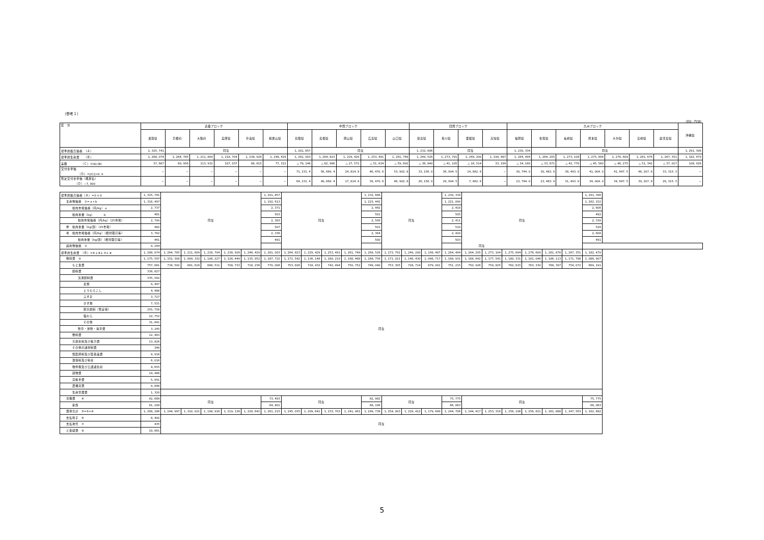（参考１）
（単位：円/頭）
| 区 分 | 近畿ブロック | | | | | | 中国ブロック | | | | | 四国ブロック | | | | 九州ブロック | | | | | | | 沖縄県 |
| | 滋賀県 | 京都府 | 大阪府 | 兵庫県 | 奈良県 | 和歌山県 | 鳥取県 | 島根県 | 岡山県 | 広島県 | 山口県 | 徳島県 | 香川県 | 愛媛県 | 高知県 | 福岡県 | 佐賀県 | 長崎県 | 熊本県 | 大分県 | 宮崎県 | 鹿児島県 | |
| 標準的販売価格 （Ａ） | 1, 325, 741 | 同左 | | | | | 1, 201, 857 | 同左 | | | | 1, 232, 686 | 同左 | | | 1, 230, 334 | 同左 | | | | | | 1, 291, 396 |
| 標準的生産費 （Ｂ） | 1, 288, 074 | 1, 264, 785 | 1, 211, 809 | 1, 218, 704 | 1, 238, 926 | 1, 248, 429 | 1, 281, 003 | 1, 264, 823 | 1, 229, 429 | 1, 253, 491 | 1, 261, 749 | 1, 269, 526 | 1, 273, 791 | 1, 249, 200 | 1, 199, 487 | 1, 264, 494 | 1, 264, 205 | 1, 273, 104 | 1, 275, 894 | 1, 276, 609 | 1, 281, 676 | 1, 267, 351 | 1, 182, 470 |
| 差額 （Ｃ）=(A)-(B) | 37, 667 | 60, 956 | 113, 932 | 107, 037 | 86, 815 | 77, 312 | △ 79, 146 | △ 62, 966 | △ 27, 572 | △ 51, 634 | △ 59, 892 | △ 36, 840 | △ 41, 105 | △ 16, 514 | 33, 199 | △ 34, 160 | △ 33, 871 | △ 42, 770 | △ 45, 560 | △ 46, 275 | △ 51, 342 | △ 37, 017 | 108, 926 |
| 交付金単価 （Ｄ）=/(C)/×0. 9 | − | − | − | − | − | − | 71, 231. 4 | 56, 669. 4 | 24, 814. 8 | 46, 470. 6 | 53, 902. 8 | 33, 156. 0 | 36, 994. 5 | 14, 862. 6 | − | 30, 744. 0 | 30, 483. 9 | 38, 493. 0 | 41, 004. 0 | 41, 647. 5 | 46, 207. 8 | 33, 315. 3 | − |
| 暫定交付金単価（概算払） （Ｄ）−7, 000 | − | − | − | − | − | − | 64, 231. 4 | 49, 669. 4 | 17, 814. 8 | 39, 470. 6 | 46, 902. 8 | 26, 156. 0 | 29, 994. 5 | 7, 862. 6 | − | 23, 744. 0 | 23, 483. 9 | 31, 493. 0 | 34, 004. 0 | 34, 647. 5 | 39, 207. 8 | 26, 315. 3 | − |
| 標準的販売価格（Ａ）=①＋② | 1, 325, 741 | 同左 | | | | | 1, 201, 857 | 同左 | | | | 1, 232, 686 | 同左 | | | 1, 230, 334 | 同左 | | | | | | 1, 291, 396 |
| 主産物価格 ①=ａ×ｂ | 1, 316, 497 | | | | | | 1, 192, 613 | | | | | 1, 223, 442 | | | | 1, 221, 090 | | | | | | | 1, 282, 152 |
| 枝肉市場価格（円/kg）ａ | 2, 737 | | | | | | 2, 371 | | | | | 2, 442 | | | | 2, 418 | | | | | | | 2, 606 |
| 枝肉重量（kg） ｂ | 481 | | | | | | 503 | | | | | 501 | | | | 505 | | | | | | | 492 |
| 枝肉市場価格（円/kg）（25市場） | 2, 700 | | | | | | 2, 383 | | | | | 2, 506 | | | | 2, 411 | | | | | | | 2, 330 |
| 参 枝肉重量（kg/頭）（25市場） | 482 | | | | | | 507 | | | | | 501 | | | | 510 | | | | | | | 528 |
| 考 枝肉市場価格（円/kg）（相対取引等） | 3, 762 | | | | | | 2, 336 | | | | | 2, 364 | | | | 2, 420 | | | | | | | 2, 608 |
| 枝肉重量（kg/頭）（相対取引等） | 461 | | | | | | 491 | | | | | 500 | | | | 503 | | | | | | | 491 |
| 副産物価格 ② | 9, 244 | | | | | | 同左 | | | | | | | | | | | | | | | | |
| 標準的生産費 （Ｂ）=⑤＋⑥＋⑦＋⑧ | 1, 288, 074 | 1, 264, 785 | 1, 211, 809 | 1, 218, 704 | 1, 238, 926 | 1, 248, 429 | 1, 281, 003 | 1, 264, 823 | 1, 229, 429 | 1, 253, 491 | 1, 261, 749 | 1, 269, 526 | 1, 273, 791 | 1, 249, 200 | 1, 199, 487 | 1, 264, 494 | 1, 264, 205 | 1, 273, 104 | 1, 275, 894 | 1, 276, 609 | 1, 281, 676 | 1, 267, 351 | 1, 182, 470 |
| 物財費 ③ | 1, 175, 597 | 1, 152, 308 | 1, 099, 332 | 1, 106, 227 | 1, 126, 449 | 1, 135, 952 | 1, 187, 722 | 1, 171, 542 | 1, 136, 148 | 1, 160, 210 | 1, 168, 468 | 1, 166, 756 | 1, 171, 021 | 1, 146, 430 | 1, 096, 717 | 1, 168, 931 | 1, 168, 642 | 1, 177, 541 | 1, 180, 331 | 1, 181, 046 | 1, 186, 113 | 1, 171, 788 | 1, 086, 907 |
| もと畜費 | 757, 881 | 734, 592 | 681, 616 | 688, 511 | 708, 733 | 718, 236 | 770, 006 | 753, 826 | 718, 432 | 742, 494 | 750, 752 | 749, 040 | 753, 305 | 728, 714 | 679, 001 | 751, 215 | 750, 926 | 759, 825 | 762, 615 | 763, 330 | 768, 397 | 754, 072 | 669, 191 |
| 飼料費 | 338, 827 | 同左 | | | | | | | | | | | | | | | | | | | | | |
| 流通飼料費 | 335, 582 | | | | | | | | | | | | | | | | | | | | | | |
| 麦類 | 9, 497 | | | | | | | | | | | | | | | | | | | | | | |
| とうもろこし | 4, 488 | | | | | | | | | | | | | | | | | | | | | | |
| ふすま | 3, 727 | | | | | | | | | | | | | | | | | | | | | | |
| かす類 | 7, 521 | | | | | | | | | | | | | | | | | | | | | | |
| 配合飼料（暫定値） | 255, 756 | | | | | | | | | | | | | | | | | | | | | | |
| 稲わら | 22, 752 | | | | | | | | | | | | | | | | | | | | | | |
| その他 | 31, 841 | | | | | | | | | | | | | | | | | | | | | | |
| 牧草・放牧・採草費 | 3, 245 | | | | | | | | | | | | | | | | | | | | | | |
| 敷料費 | 12, 483 | | | | | | | | | | | | | | | | | | | | | | |
| 光熱水料及び動力費 | 13, 826 | | | | | | | | | | | | | | | | | | | | | | |
| その他の諸材料費 | 346 | | | | | | | | | | | | | | | | | | | | | | |
| 獣医師料及び医薬品費 | 9, 918 | | | | | | | | | | | | | | | | | | | | | | |
| 賃借料及び料金 | 6, 016 | | | | | | | | | | | | | | | | | | | | | | |
| 物件税及び公課諸負担 | 4, 655 | | | | | | | | | | | | | | | | | | | | | | |
| 建物費 | 14, 486 | | | | | | | | | | | | | | | | | | | | | | |
| 自動車費 | 5, 991 | | | | | | | | | | | | | | | | | | | | | | |
| 農機具費 | 9, 848 | | | | | | | | | | | | | | | | | | | | | | |
| 生産管理費 | 1, 320 | | | | | | | | | | | | | | | | | | | | | | |
| 労働費 ④ | 92, 689 | 同左 | | | | | 73, 493 | 同左 | | | | 82, 982 | 同左 | | | 75, 775 | 同左 | | | | | | 75, 775 |
| 家族 | 81, 208 | | | | | | 64, 801 | | | | | 68, 196 | | | | 66, 063 | | | | | | | 66, 063 |
| 費用合計 ⑤=③+④ | 1, 268, 286 | 1, 244, 997 | 1, 192, 021 | 1, 198, 916 | 1, 219, 138 | 1, 228, 641 | 1, 261, 215 | 1, 245, 035 | 1, 209, 641 | 1, 233, 703 | 1, 241, 961 | 1, 249, 738 | 1, 254, 003 | 1, 229, 412 | 1, 179, 699 | 1, 244, 706 | 1, 244, 417 | 1, 253, 316 | 1, 256, 106 | 1, 256, 821 | 1, 261, 888 | 1, 247, 563 | 1, 162, 682 |
| 支払利子 ⑥ | 8, 492 | 同左 | | | | | | | | | | | | | | | | | | | | | |
| 支払地代 ⑦ | 435 | | | | | | | | | | | | | | | | | | | | | | |
| と畜経費 ⑧ | 10, 861 | | | | | | | | | | | | | | | | | | | | | | |
5